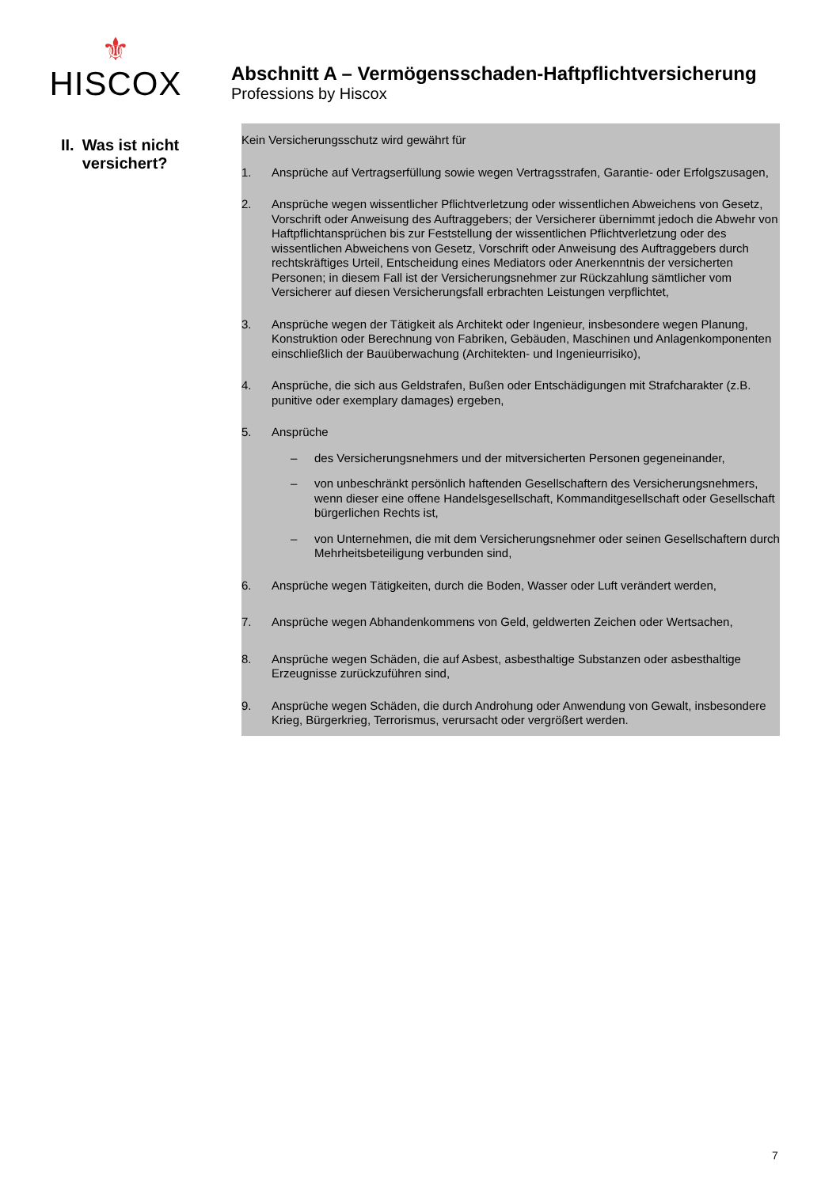⚜
HISCOX
Abschnitt A – Vermögensschaden-Haftpflichtversicherung
Professions by Hiscox
| II. | Was ist nicht versichert? |
Kein Versicherungsschutz wird gewährt für
1. Ansprüche auf Vertragserfüllung sowie wegen Vertragsstrafen, Garantie- oder Erfolgszusagen,
2. Ansprüche wegen wissentlicher Pflichtverletzung oder wissentlichen Abweichens von Gesetz, Vorschrift oder Anweisung des Auftraggebers; der Versicherer übernimmt jedoch die Abwehr von Haftpflichtansprüchen bis zur Feststellung der wissentlichen Pflichtverletzung oder des wissentlichen Abweichens von Gesetz, Vorschrift oder Anweisung des Auftraggebers durch rechtskräftiges Urteil, Entscheidung eines Mediators oder Anerkenntnis der versicherten Personen; in diesem Fall ist der Versicherungsnehmer zur Rückzahlung sämtlicher vom Versicherer auf diesen Versicherungsfall erbrachten Leistungen verpflichtet,
3. Ansprüche wegen der Tätigkeit als Architekt oder Ingenieur, insbesondere wegen Planung, Konstruktion oder Berechnung von Fabriken, Gebäuden, Maschinen und Anlagenkomponenten einschließlich der Bauüberwachung (Architekten- und Ingenieurrisiko),
4. Ansprüche, die sich aus Geldstrafen, Bußen oder Entschädigungen mit Strafcharakter (z.B. punitive oder exemplary damages) ergeben,
5. Ansprüche
– des Versicherungsnehmers und der mitversicherten Personen gegeneinander,
– von unbeschränkt persönlich haftenden Gesellschaftern des Versicherungsnehmers, wenn dieser eine offene Handelsgesellschaft, Kommanditgesellschaft oder Gesellschaft bürgerlichen Rechts ist,
– von Unternehmen, die mit dem Versicherungsnehmer oder seinen Gesellschaftern durch Mehrheitsbeteiligung verbunden sind,
6. Ansprüche wegen Tätigkeiten, durch die Boden, Wasser oder Luft verändert werden,
7. Ansprüche wegen Abhandenkommens von Geld, geldwerten Zeichen oder Wertsachen,
8. Ansprüche wegen Schäden, die auf Asbest, asbesthaltige Substanzen oder asbesthaltige Erzeugnisse zurückzuführen sind,
9. Ansprüche wegen Schäden, die durch Androhung oder Anwendung von Gewalt, insbesondere Krieg, Bürgerkrieg, Terrorismus, verursacht oder vergrößert werden.
7